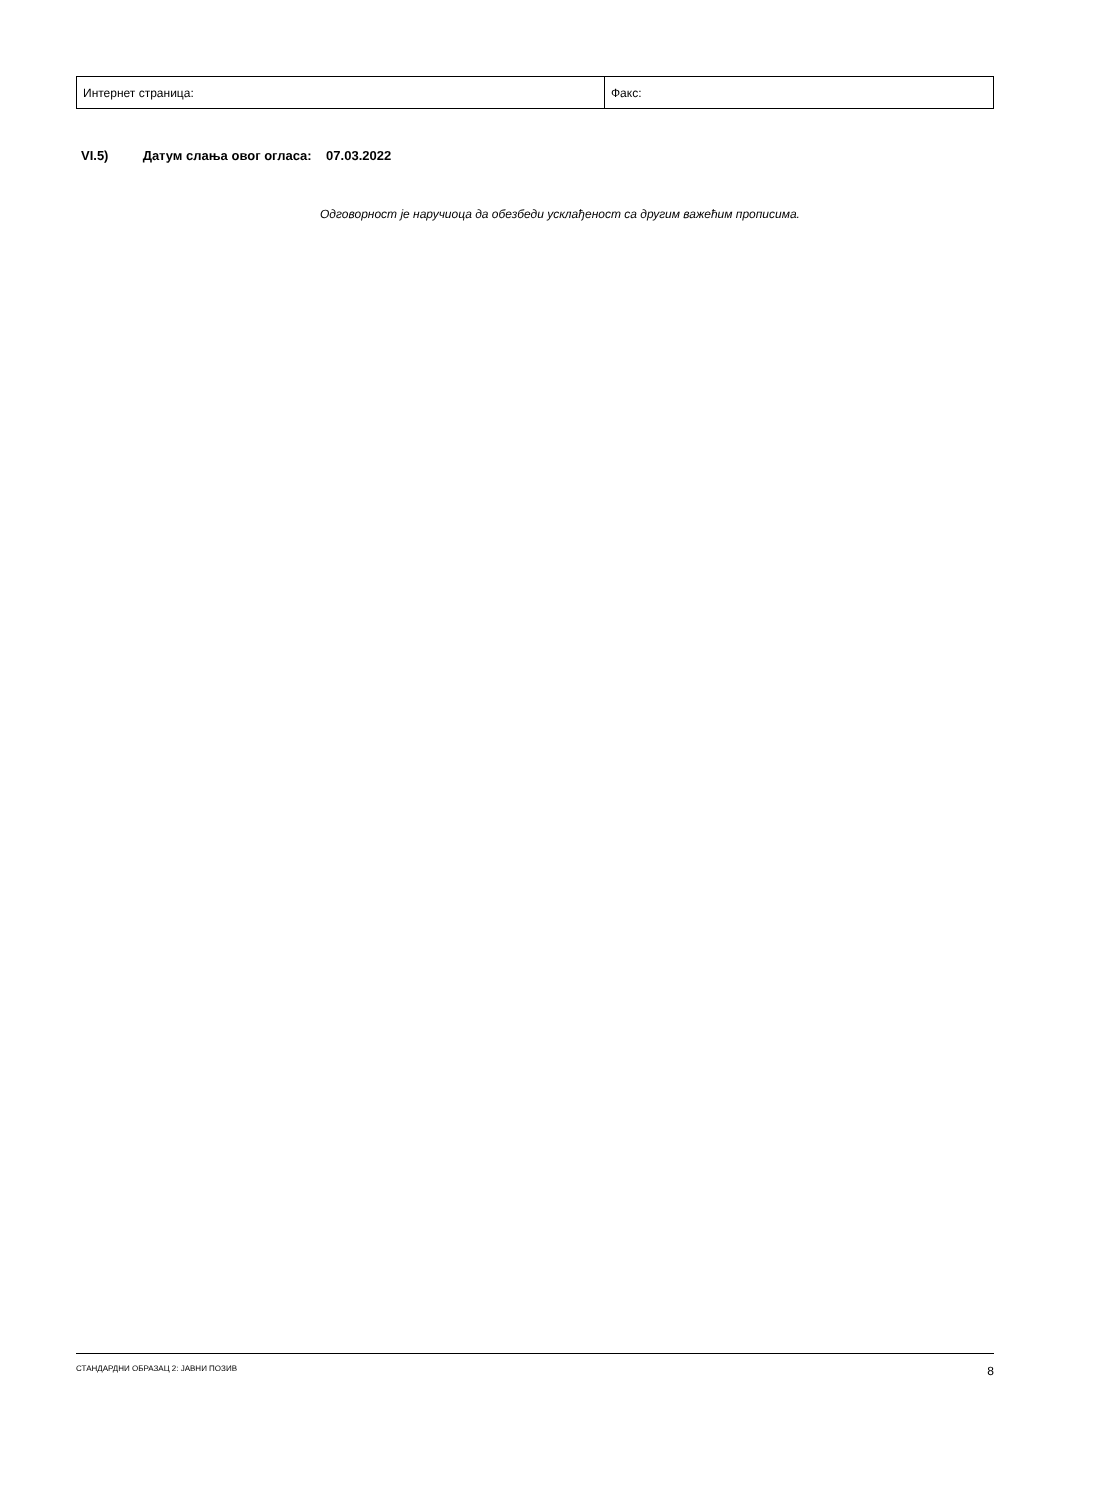| Интернет страница: | Факс: |
VI.5) Датум слања овог огласа: 07.03.2022
Одговорност је наручиоца да обезбеди усклађеност са другим важећим прописима.
СТАНДАРДНИ ОБРАЗАЦ 2: ЈАВНИ ПОЗИВ 8